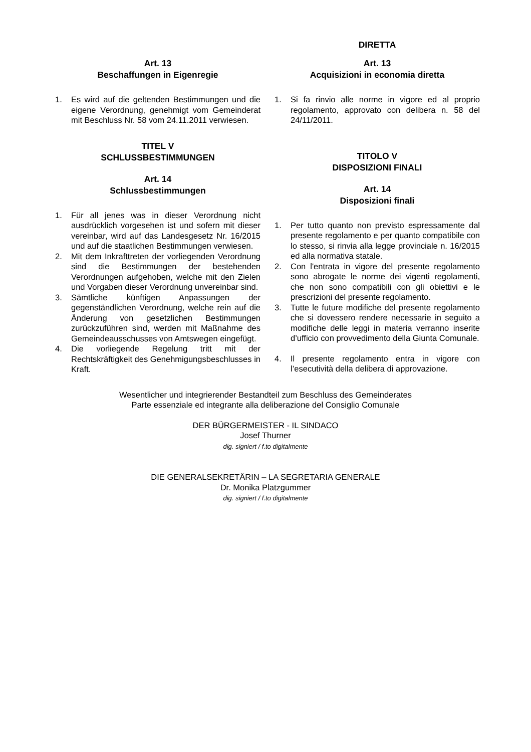Art. 13
Beschaffungen in Eigenregie
1. Es wird auf die geltenden Bestimmungen und die eigene Verordnung, genehmigt vom Gemeinderat mit Beschluss Nr. 58 vom 24.11.2011 verwiesen.
TITEL V
SCHLUSSBESTIMMUNGEN
Art. 14
Schlussbestimmungen
1. Für all jenes was in dieser Verordnung nicht ausdrücklich vorgesehen ist und sofern mit dieser vereinbar, wird auf das Landesgesetz Nr. 16/2015 und auf die staatlichen Bestimmungen verwiesen.
2. Mit dem Inkrafttreten der vorliegenden Verordnung sind die Bestimmungen der bestehenden Verordnungen aufgehoben, welche mit den Zielen und Vorgaben dieser Verordnung unvereinbar sind.
3. Sämtliche künftigen Anpassungen der gegenständlichen Verordnung, welche rein auf die Änderung von gesetzlichen Bestimmungen zurückzuführen sind, werden mit Maßnahme des Gemeindeausschusses von Amtswegen eingefügt.
4. Die vorliegende Regelung tritt mit der Rechtskräftigkeit des Genehmigungsbeschlusses in Kraft.
DIRETTA
Art. 13
Acquisizioni in economia diretta
1. Si fa rinvio alle norme in vigore ed al proprio regolamento, approvato con delibera n. 58 del 24/11/2011.
TITOLO V
DISPOSIZIONI FINALI
Art. 14
Disposizioni finali
1. Per tutto quanto non previsto espressamente dal presente regolamento e per quanto compatibile con lo stesso, si rinvia alla legge provinciale n. 16/2015 ed alla normativa statale.
2. Con l'entrata in vigore del presente regolamento sono abrogate le norme dei vigenti regolamenti, che non sono compatibili con gli obiettivi e le prescrizioni del presente regolamento.
3. Tutte le future modifiche del presente regolamento che si dovessero rendere necessarie in seguito a modifiche delle leggi in materia verranno inserite d’ufficio con provvedimento della Giunta Comunale.
4. Il presente regolamento entra in vigore con l’esecutività della delibera di approvazione.
Wesentlicher und integrierender Bestandteil zum Beschluss des Gemeinderates
Parte essenziale ed integrante alla deliberazione del Consiglio Comunale
DER BÜRGERMEISTER - IL SINDACO
Josef Thurner
dig. signiert / f.to digitalmente
DIE GENERALSEKRETÄRIN – LA SEGRETARIA GENERALE
Dr. Monika Platzgummer
dig. signiert / f.to digitalmente